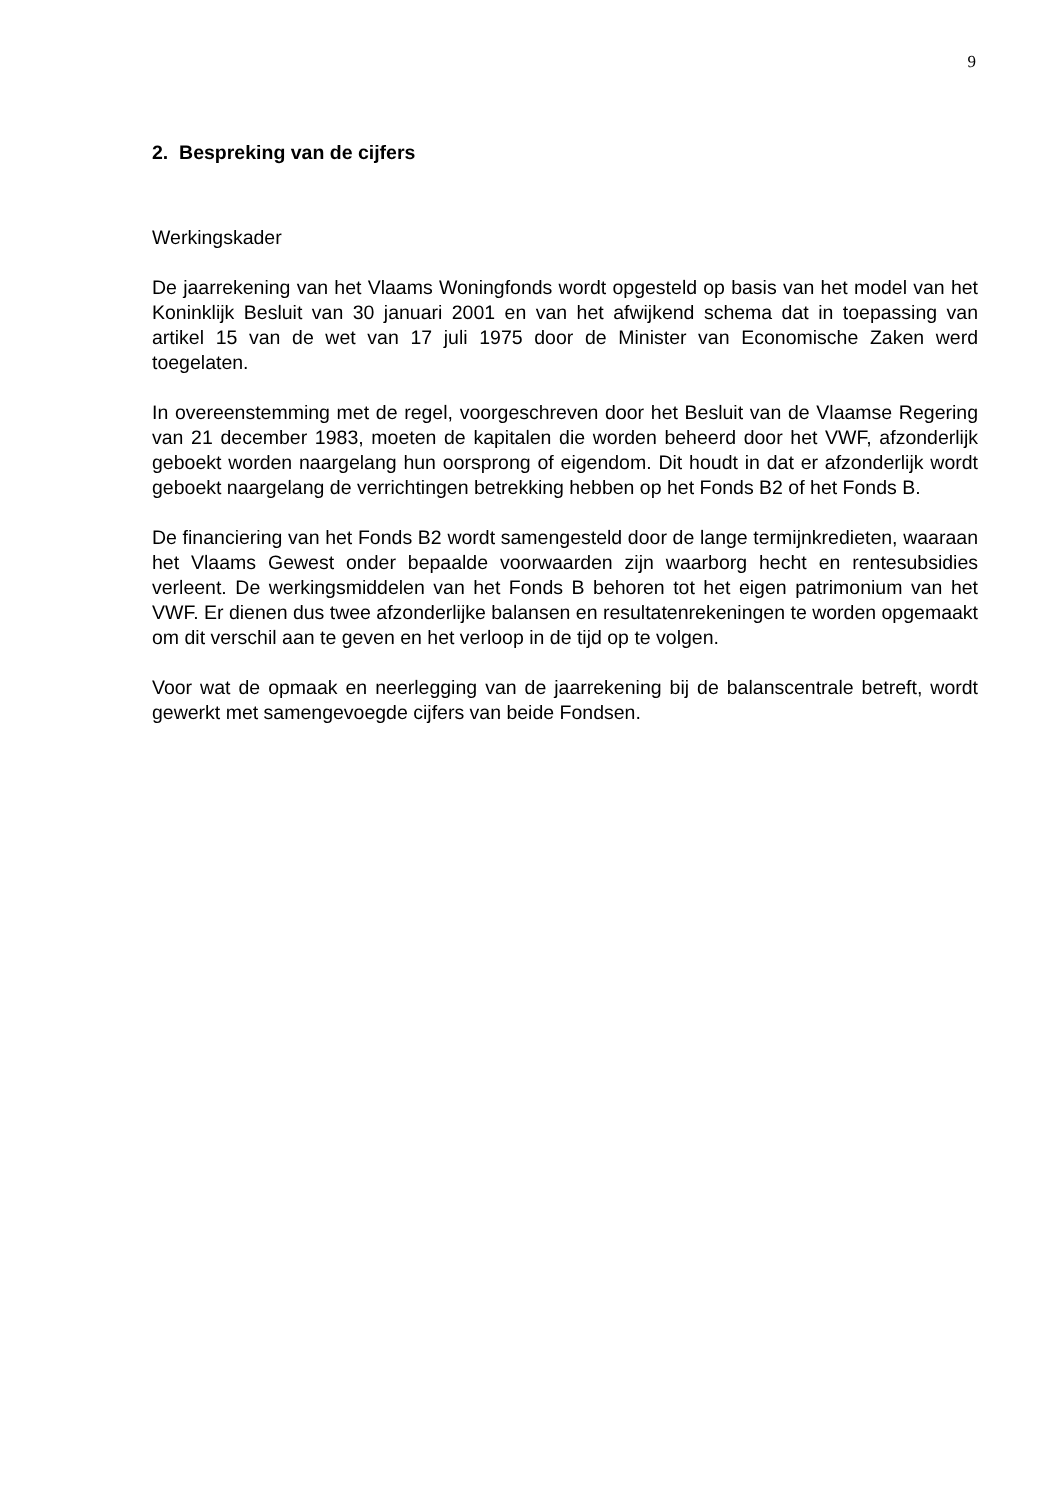9
2. Bespreking van de cijfers
Werkingskader
De jaarrekening van het Vlaams Woningfonds wordt opgesteld op basis van het model van het Koninklijk Besluit van 30 januari 2001 en van het afwijkend schema dat in toepassing van artikel 15 van de wet van 17 juli 1975 door de Minister van Economische Zaken werd toegelaten.
In overeenstemming met de regel, voorgeschreven door het Besluit van de Vlaamse Regering van 21 december 1983, moeten de kapitalen die worden beheerd door het VWF, afzonderlijk geboekt worden naargelang hun oorsprong of eigendom. Dit houdt in dat er afzonderlijk wordt geboekt naargelang de verrichtingen betrekking hebben op het Fonds B2 of het Fonds B.
De financiering van het Fonds B2 wordt samengesteld door de lange termijnkredieten, waaraan het Vlaams Gewest onder bepaalde voorwaarden zijn waarborg hecht en rentesubsidies verleent. De werkingsmiddelen van het Fonds B behoren tot het eigen patrimonium van het VWF. Er dienen dus twee afzonderlijke balansen en resultatenrekeningen te worden opgemaakt om dit verschil aan te geven en het verloop in de tijd op te volgen.
Voor wat de opmaak en neerlegging van de jaarrekening bij de balanscentrale betreft, wordt gewerkt met samengevoegde cijfers van beide Fondsen.